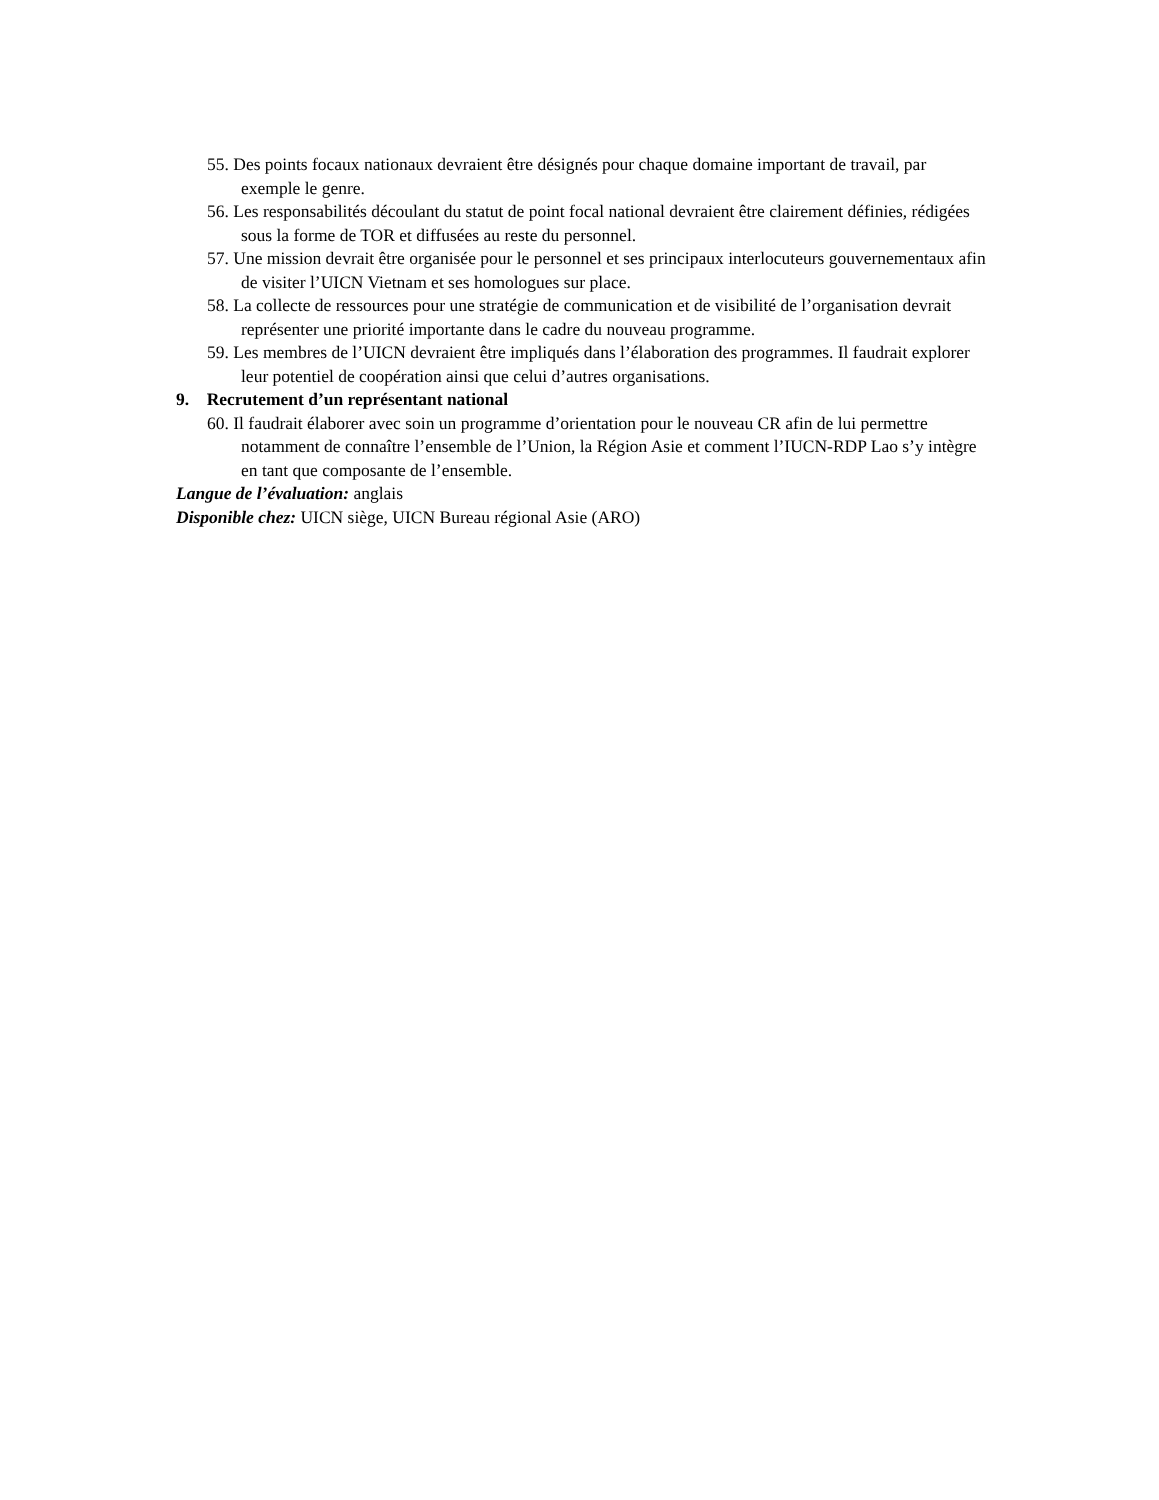55. Des points focaux nationaux devraient être désignés pour chaque domaine important de travail, par exemple le genre.
56. Les responsabilités découlant du statut de point focal national devraient être clairement définies, rédigées sous la forme de TOR et diffusées au reste du personnel.
57. Une mission devrait être organisée pour le personnel et ses principaux interlocuteurs gouvernementaux afin de visiter l’UICN Vietnam et ses homologues sur place.
58. La collecte de ressources pour une stratégie de communication et de visibilité de l’organisation devrait représenter une priorité importante dans le cadre du nouveau programme.
59. Les membres de l’UICN devraient être impliqués dans l’élaboration des programmes. Il faudrait explorer leur potentiel de coopération ainsi que celui d’autres organisations.
9. Recrutement d’un représentant national
60. Il faudrait élaborer avec soin un programme d’orientation pour le nouveau CR afin de lui permettre notamment de connaître l’ensemble de l’Union, la Région Asie et comment l’IUCN-RDP Lao s’y intègre en tant que composante de l’ensemble.
Langue de l’évaluation: anglais
Disponible chez: UICN siège, UICN Bureau régional Asie (ARO)